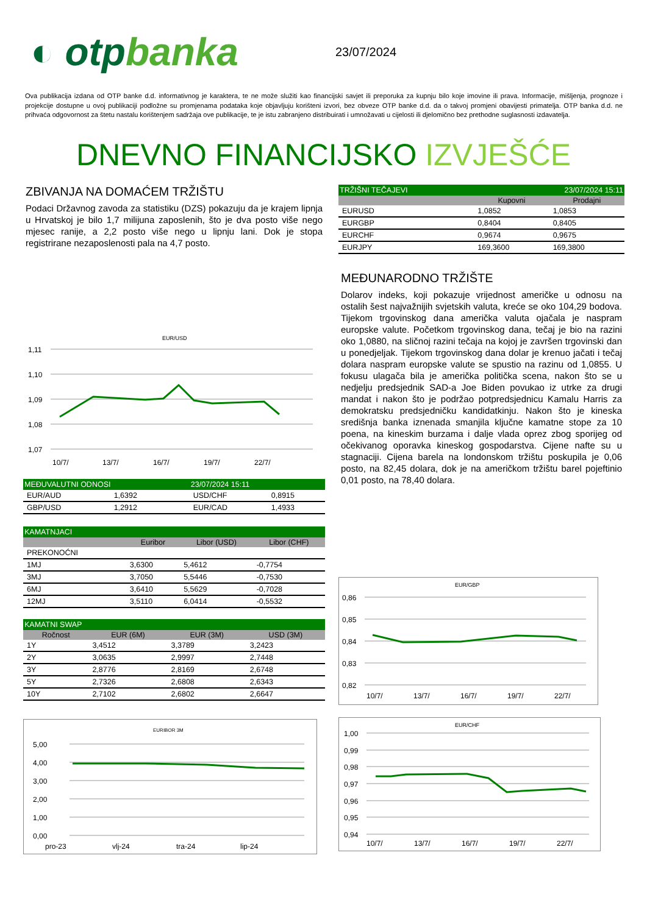◐ otpbanka
23/07/2024
Ova publikacija izdana od OTP banke d.d. informativnog je karaktera, te ne može služiti kao financijski savjet ili preporuka za kupnju bilo koje imovine ili prava. Informacije, mišljenja, prognoze i projekcije dostupne u ovoj publikaciji podložne su promjenama podataka koje objavljuju korišteni izvori, bez obveze OTP banke d.d. da o takvoj promjeni obavijesti primatelja. OTP banka d.d. ne prihvaća odgovornost za štetu nastalu korištenjem sadržaja ove publikacije, te je istu zabranjeno distribuirati i umnožavati u cijelosti ili djelomično bez prethodne suglasnosti izdavatelja.
DNEVNO FINANCIJSKO IZVJEŠĆE
ZBIVANJA NA DOMAĆEM TRŽIŠTU
Podaci Državnog zavoda za statistiku (DZS) pokazuju da je krajem lipnja u Hrvatskoj je bilo 1,7 milijuna zaposlenih, što je dva posto više nego mjesec ranije, a 2,2 posto više nego u lipnju lani. Dok je stopa registrirane nezaposlenosti pala na 4,7 posto.
EUR/USD
1,11
1,10
1,09
1,08
1,07
10/7/
13/7/
16/7/
19/7/
22/7/
| MEĐUVALUTNI ODNOSI | | | 23/07/2024 15:11 | |
| --- | --- | --- | --- | --- |
| EUR/AUD | 1,6392 | | USD/CHF | 0,8915 |
| GBP/USD | 1,2912 | | EUR/CAD | 1,4933 |
| KAMATNJACI | | | |
| --- | --- | --- | --- |
| | Euribor | Libor (USD) | Libor (CHF) |
| PREKONOĆNI | | | |
| 1MJ | 3,6300 | 5,4612 | -0,7754 |
| 3MJ | 3,7050 | 5,5446 | -0,7530 |
| 6MJ | 3,6410 | 5,5629 | -0,7028 |
| 12MJ | 3,5110 | 6,0414 | -0,5532 |
| KAMATNI SWAP | | | |
| --- | --- | --- | --- |
| Ročnost | EUR (6M) | EUR (3M) | USD (3M) |
| 1Y | 3,4512 | 3,3789 | 3,2423 |
| 2Y | 3,0635 | 2,9997 | 2,7448 |
| 3Y | 2,8776 | 2,8169 | 2,6748 |
| 5Y | 2,7326 | 2,6808 | 2,6343 |
| 10Y | 2,7102 | 2,6802 | 2,6647 |
EURIBOR 3M
5,00
4,00
3,00
2,00
1,00
0,00
pro-23
vlj-24
tra-24
lip-24
| TRŽIŠNI TEČAJEVI | 23/07/2024 15:11 | |
| --- | --- | --- |
| | Kupovni | Prodajni |
| EURUSD | 1,0852 | 1,0853 |
| EURGBP | 0,8404 | 0,8405 |
| EURCHF | 0,9674 | 0,9675 |
| EURJPY | 169,3600 | 169,3800 |
MEĐUNARODNO TRŽIŠTE
Dolarov indeks, koji pokazuje vrijednost američke u odnosu na ostalih šest najvažnijih svjetskih valuta, kreće se oko 104,29 bodova. Tijekom trgovinskog dana američka valuta ojačala je naspram europske valute. Početkom trgovinskog dana, tečaj je bio na razini oko 1,0880, na sličnoj razini tečaja na kojoj je završen trgovinski dan u ponedjeljak. Tijekom trgovinskog dana dolar je krenuo jačati i tečaj dolara naspram europske valute se spustio na razinu od 1,0855. U fokusu ulagača bila je američka politička scena, nakon što se u nedjelju predsjednik SAD-a Joe Biden povukao iz utrke za drugi mandat i nakon što je podržao potpredsjednicu Kamalu Harris za demokratsku predsjedničku kandidatkinju. Nakon što je kineska središnja banka iznenada smanjila ključne kamatne stope za 10 poena, na kineskim burzama i dalje vlada oprez zbog sporijeg od očekivanog oporavka kineskog gospodarstva. Cijene nafte su u stagnaciji. Cijena barela na londonskom tržištu poskupila je 0,06 posto, na 82,45 dolara, dok je na američkom tržištu barel pojeftinio 0,01 posto, na 78,40 dolara.
EUR/GBP
0,86
0,85
0,84
0,83
0,82
10/7/
13/7/
16/7/
19/7/
22/7/
EUR/CHF
1,00
0,99
0,98
0,97
0,96
0,95
0,94
10/7/
13/7/
16/7/
19/7/
22/7/